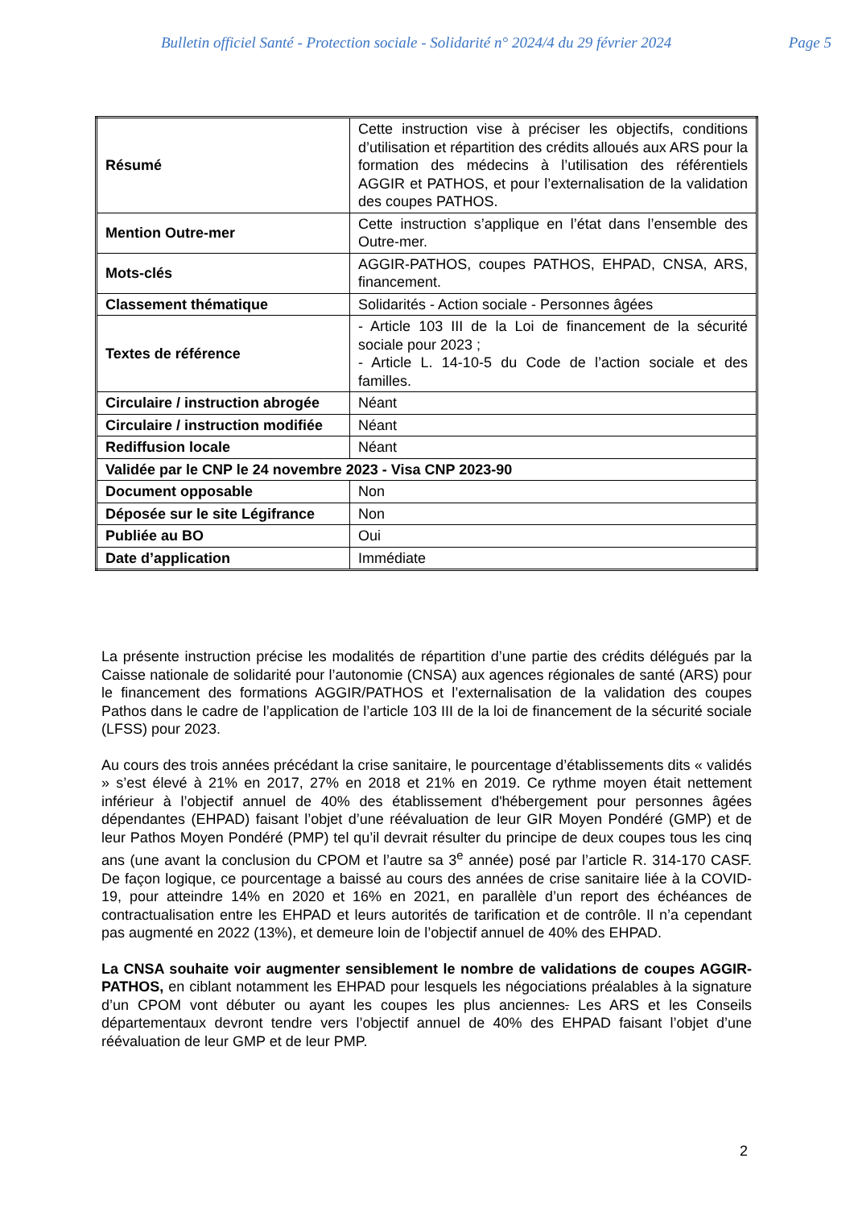Bulletin officiel Santé - Protection sociale - Solidarité n° 2024/4 du 29 février 2024 Page 5
| Résumé | Cette instruction vise à préciser les objectifs, conditions d’utilisation et répartition des crédits alloués aux ARS pour la formation des médecins à l’utilisation des référentiels AGGIR et PATHOS, et pour l’externalisation de la validation des coupes PATHOS. |
| Mention Outre-mer | Cette instruction s’applique en l’état dans l’ensemble des Outre-mer. |
| Mots-clés | AGGIR-PATHOS, coupes PATHOS, EHPAD, CNSA, ARS, financement. |
| Classement thématique | Solidarités - Action sociale - Personnes âgées |
| Textes de référence | - Article 103 III de la Loi de financement de la sécurité sociale pour 2023 ; - Article L. 14-10-5 du Code de l’action sociale et des familles. |
| Circulaire / instruction abrogée | Néant |
| Circulaire / instruction modifiée | Néant |
| Rediffusion locale | Néant |
| Validée par le CNP le 24 novembre 2023 - Visa CNP 2023-90 | |
| Document opposable | Non |
| Déposée sur le site Légifrance | Non |
| Publiée au BO | Oui |
| Date d’application | Immédiate |
La présente instruction précise les modalités de répartition d’une partie des crédits délégués par la Caisse nationale de solidarité pour l’autonomie (CNSA) aux agences régionales de santé (ARS) pour le financement des formations AGGIR/PATHOS et l’externalisation de la validation des coupes Pathos dans le cadre de l’application de l’article 103 III de la loi de financement de la sécurité sociale (LFSS) pour 2023.
Au cours des trois années précédant la crise sanitaire, le pourcentage d’établissements dits « validés » s’est élevé à 21% en 2017, 27% en 2018 et 21% en 2019. Ce rythme moyen était nettement inférieur à l’objectif annuel de 40% des établissement d'hébergement pour personnes âgées dépendantes (EHPAD) faisant l’objet d’une réévaluation de leur GIR Moyen Pondéré (GMP) et de leur Pathos Moyen Pondéré (PMP) tel qu’il devrait résulter du principe de deux coupes tous les cinq ans (une avant la conclusion du CPOM et l’autre sa 3<sup>e</sup> année) posé par l’article R. 314-170 CASF. De façon logique, ce pourcentage a baissé au cours des années de crise sanitaire liée à la COVID-19, pour atteindre 14% en 2020 et 16% en 2021, en parallèle d’un report des échéances de contractualisation entre les EHPAD et leurs autorités de tarification et de contrôle. Il n’a cependant pas augmenté en 2022 (13%), et demeure loin de l’objectif annuel de 40% des EHPAD.
La CNSA souhaite voir augmenter sensiblement le nombre de validations de coupes AGGIR-PATHOS, en ciblant notamment les EHPAD pour lesquels les négociations préalables à la signature d’un CPOM vont débuter ou ayant les coupes les plus anciennes. Les ARS et les Conseils départementaux devront tendre vers l’objectif annuel de 40% des EHPAD faisant l’objet d’une réévaluation de leur GMP et de leur PMP.
2